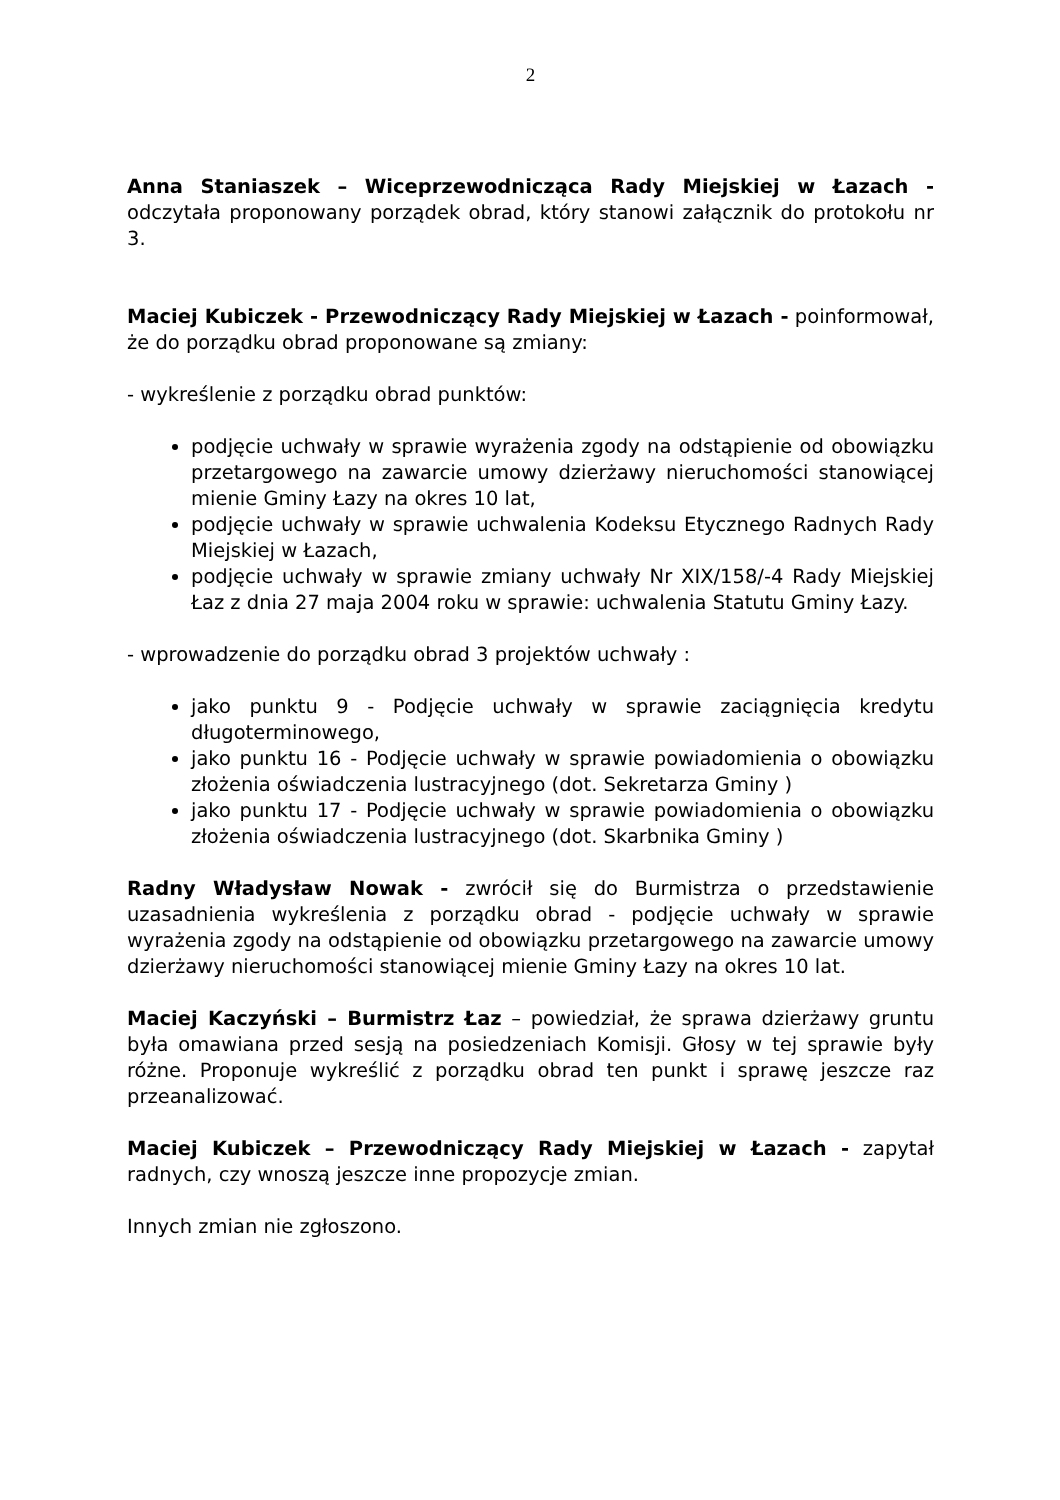2
Anna Staniaszek – Wiceprzewodnicząca Rady Miejskiej w Łazach - odczytała proponowany porządek obrad, który stanowi załącznik do protokołu nr 3.
Maciej Kubiczek - Przewodniczący Rady Miejskiej w Łazach - poinformował, że do porządku obrad proponowane są zmiany:
- wykreślenie z porządku obrad punktów:
podjęcie uchwały w sprawie wyrażenia zgody na odstąpienie od obowiązku przetargowego na zawarcie umowy dzierżawy nieruchomości stanowiącej mienie Gminy Łazy na okres 10 lat,
podjęcie uchwały w sprawie uchwalenia Kodeksu Etycznego Radnych Rady Miejskiej w Łazach,
podjęcie uchwały w sprawie zmiany uchwały Nr XIX/158/-4 Rady Miejskiej Łaz z dnia 27 maja 2004 roku w sprawie: uchwalenia Statutu Gminy Łazy.
- wprowadzenie do porządku obrad 3 projektów uchwały :
jako punktu 9 - Podjęcie uchwały w sprawie zaciągnięcia kredytu długoterminowego,
jako punktu 16 - Podjęcie uchwały w sprawie powiadomienia o obowiązku złożenia oświadczenia lustracyjnego (dot. Sekretarza Gminy )
jako punktu 17 - Podjęcie uchwały w sprawie powiadomienia o obowiązku złożenia oświadczenia lustracyjnego (dot. Skarbnika Gminy )
Radny Władysław Nowak - zwrócił się do Burmistrza o przedstawienie uzasadnienia wykreślenia z porządku obrad - podjęcie uchwały w sprawie wyrażenia zgody na odstąpienie od obowiązku przetargowego na zawarcie umowy dzierżawy nieruchomości stanowiącej mienie Gminy Łazy na okres 10 lat.
Maciej Kaczyński – Burmistrz Łaz – powiedział, że sprawa dzierżawy gruntu była omawiana przed sesją na posiedzeniach Komisji. Głosy w tej sprawie były różne. Proponuje wykreślić z porządku obrad ten punkt i sprawę jeszcze raz przeanalizować.
Maciej Kubiczek – Przewodniczący Rady Miejskiej w Łazach - zapytał radnych, czy wnoszą jeszcze inne propozycje zmian.
Innych zmian nie zgłoszono.